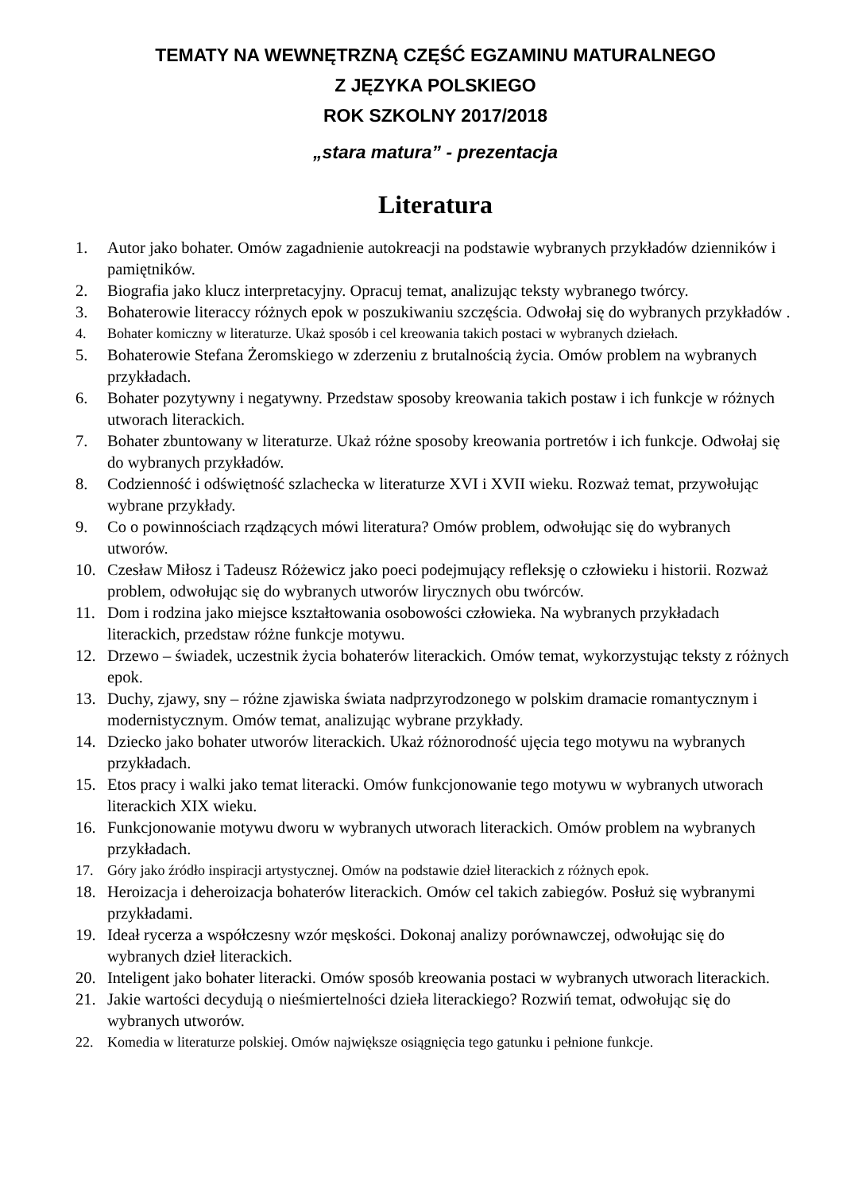TEMATY NA WEWNĘTRZNĄ CZĘŚĆ EGZAMINU MATURALNEGO
Z JĘZYKA POLSKIEGO
ROK SZKOLNY 2017/2018
„stara matura” - prezentacja
Literatura
1. Autor jako bohater. Omów zagadnienie autokreacji na podstawie wybranych przykładów dzienników i pamiętników.
2. Biografia jako klucz interpretacyjny. Opracuj temat, analizując teksty wybranego twórcy.
3. Bohaterowie literaccy różnych epok w poszukiwaniu szczęścia. Odwołaj się do wybranych przykładów .
4. Bohater komiczny w literaturze. Ukaż sposób i cel kreowania takich postaci w wybranych dziełach.
5. Bohaterowie Stefana Żeromskiego w zderzeniu z brutalnością życia. Omów problem na wybranych przykładach.
6. Bohater pozytywny i negatywny. Przedstaw sposoby kreowania takich postaw i ich funkcje w różnych utworach literackich.
7. Bohater zbuntowany w literaturze. Ukaż różne sposoby kreowania portretów i ich funkcje. Odwołaj się do wybranych przykładów.
8. Codzienność i odświętność szlachecka w literaturze XVI i XVII wieku. Rozważ temat, przywołując wybrane przykłady.
9. Co o powinnościach rządzących mówi literatura? Omów problem, odwołując się do wybranych utworów.
10. Czesław Miłosz i Tadeusz Różewicz jako poeci podejmujący refleksję o człowieku i historii. Rozważ problem, odwołując się do wybranych utworów lirycznych obu twórców.
11. Dom i rodzina jako miejsce kształtowania osobowości człowieka. Na wybranych przykładach literackich, przedstaw różne funkcje motywu.
12. Drzewo – świadek, uczestnik życia bohaterów literackich. Omów temat, wykorzystując teksty z różnych epok.
13. Duchy, zjawy, sny – różne zjawiska świata nadprzyrodzonego w polskim dramacie romantycznym i modernistycznym. Omów temat, analizując wybrane przykłady.
14. Dziecko jako bohater utworów literackich. Ukaż różnorodność ujęcia tego motywu na wybranych przykładach.
15. Etos pracy i walki jako temat literacki. Omów funkcjonowanie tego motywu w wybranych utworach literackich XIX wieku.
16. Funkcjonowanie motywu dworu w wybranych utworach literackich. Omów problem na wybranych przykładach.
17. Góry jako źródło inspiracji artystycznej. Omów na podstawie dzieł literackich z różnych epok.
18. Heroizacja i deheroizacja bohaterów literackich. Omów cel takich zabiegów. Posłuż się wybranymi przykładami.
19. Ideał rycerza a współczesny wzór męskości. Dokonaj analizy porównawczej, odwołując się do wybranych dzieł literackich.
20. Inteligent jako bohater literacki. Omów sposób kreowania postaci w wybranych utworach literackich.
21. Jakie wartości decydują o nieśmiertelności dzieła literackiego? Rozwiń temat, odwołując się do wybranych utworów.
22. Komedia w literaturze polskiej. Omów największe osiągnięcia tego gatunku i pełnione funkcje.